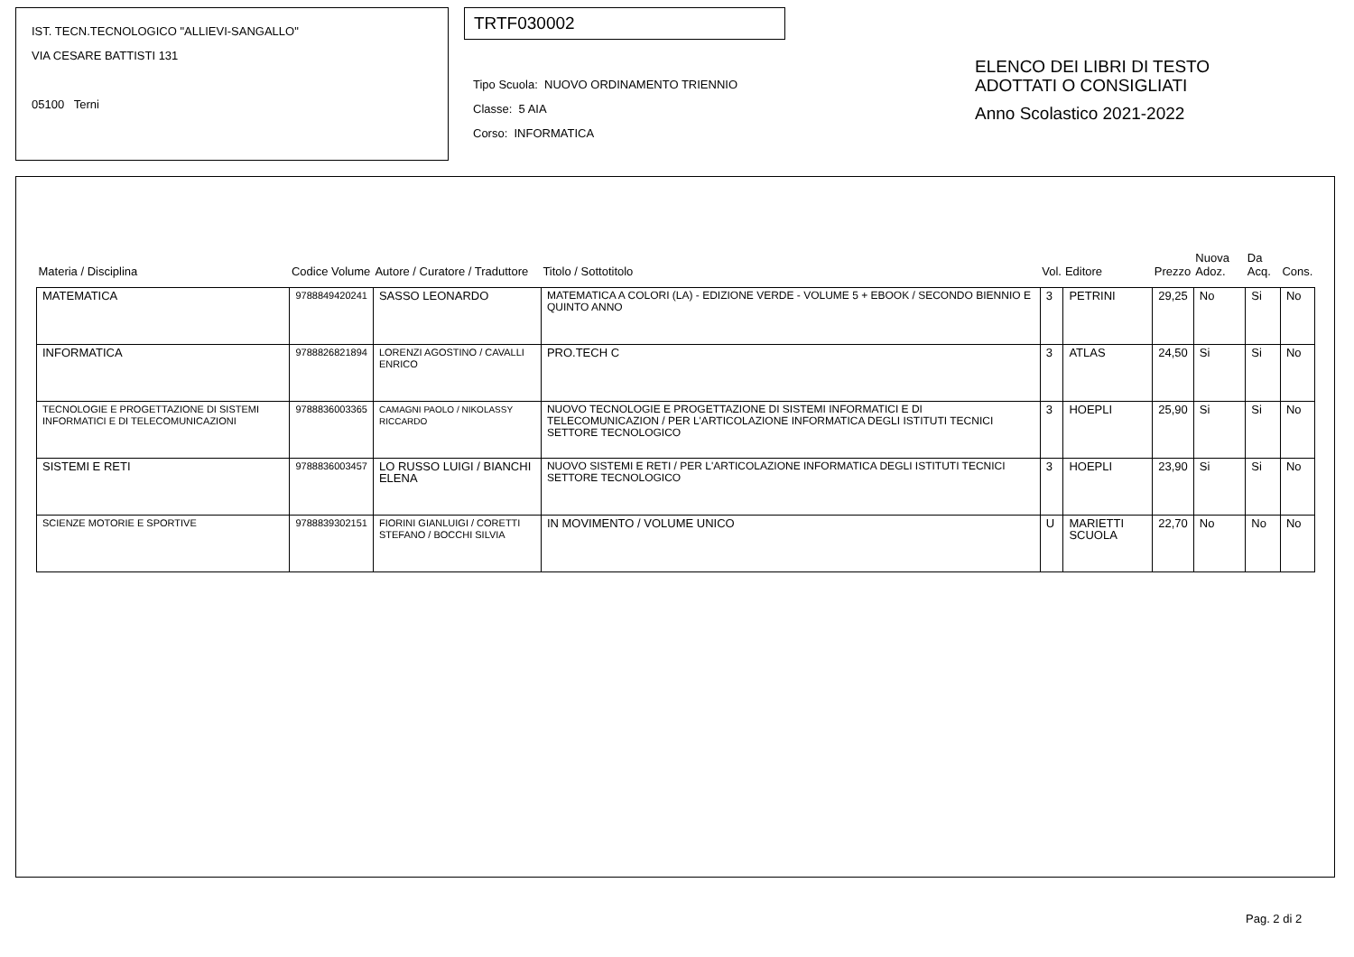IST. TECN.TECNOLOGICO "ALLIEVI-SANGALLO"
VIA CESARE BATTISTI 131
05100 Terni
TRTF030002
Tipo Scuola: NUOVO ORDINAMENTO TRIENNIO
Classe: 5 AIA
Corso: INFORMATICA
ELENCO DEI LIBRI DI TESTO
ADOTTATI O CONSIGLIATI
Anno Scolastico 2021-2022
| Materia / Disciplina | Codice Volume | Autore / Curatore / Traduttore | Titolo / Sottotitolo | Vol. | Editore | Prezzo | Nuova Adoz. | Da Acq. | Cons. |
| --- | --- | --- | --- | --- | --- | --- | --- | --- | --- |
| MATEMATICA | 9788849420241 | SASSO LEONARDO | MATEMATICA A COLORI (LA) - EDIZIONE VERDE - VOLUME 5 + EBOOK / SECONDO BIENNIO E QUINTO ANNO | 3 | PETRINI | 29,25 | No | Si | No |
| INFORMATICA | 9788826821894 | LORENZI AGOSTINO / CAVALLI ENRICO | PRO.TECH C | 3 | ATLAS | 24,50 | Si | Si | No |
| TECNOLOGIE E PROGETTAZIONE DI SISTEMI INFORMATICI E DI TELECOMUNICAZIONI | 9788836003365 | CAMAGNI PAOLO / NIKOLASSY RICCARDO | NUOVO TECNOLOGIE E PROGETTAZIONE DI SISTEMI INFORMATICI E DI TELECOMUNICAZION / PER L'ARTICOLAZIONE INFORMATICA DEGLI ISTITUTI TECNICI SETTORE TECNOLOGICO | 3 | HOEPLI | 25,90 | Si | Si | No |
| SISTEMI E RETI | 9788836003457 | LO RUSSO LUIGI / BIANCHI ELENA | NUOVO SISTEMI E RETI / PER L'ARTICOLAZIONE INFORMATICA DEGLI ISTITUTI TECNICI SETTORE TECNOLOGICO | 3 | HOEPLI | 23,90 | Si | Si | No |
| SCIENZE MOTORIE E SPORTIVE | 9788839302151 | FIORINI GIANLUIGI / CORETTI STEFANO / BOCCHI SILVIA | IN MOVIMENTO / VOLUME UNICO | U | MARIETTI SCUOLA | 22,70 | No | No | No |
Pag. 2 di 2